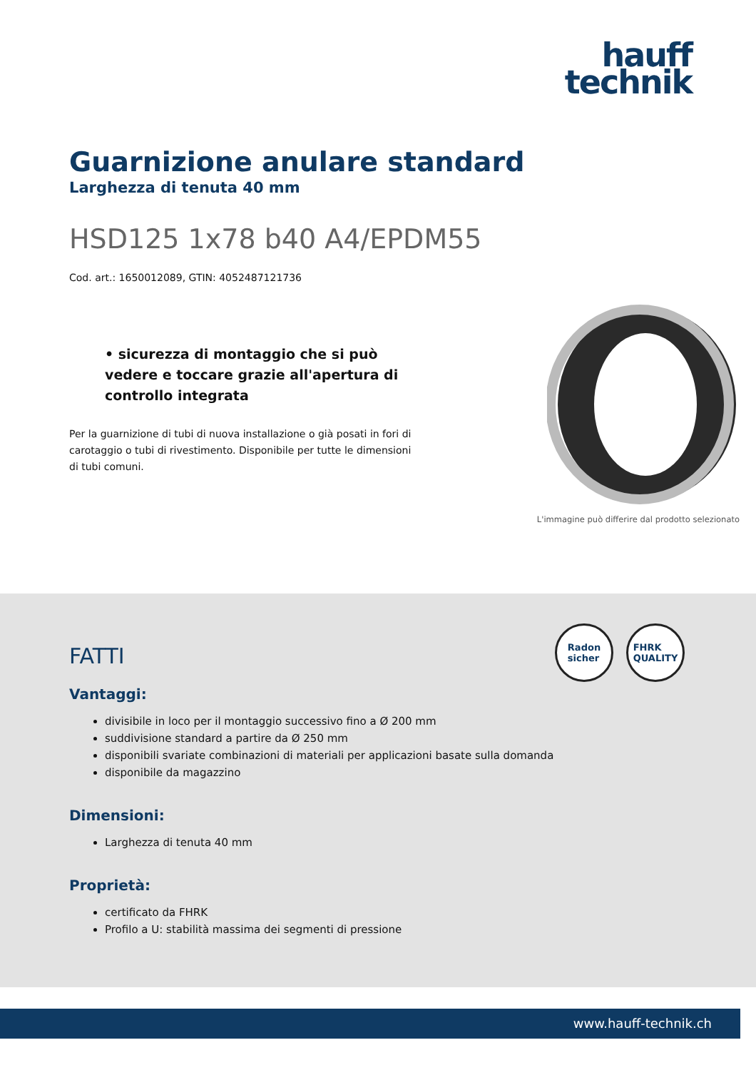hauff
technik
Guarnizione anulare standard
Larghezza di tenuta 40 mm
HSD125 1x78 b40 A4/EPDM55
Cod. art.: 1650012089, GTIN: 4052487121736
• sicurezza di montaggio che si può vedere e toccare grazie all'apertura di controllo integrata
Per la guarnizione di tubi di nuova installazione o già posati in fori di carotaggio o tubi di rivestimento. Disponibile per tutte le dimensioni di tubi comuni.
L'immagine può differire dal prodotto selezionato
Radon
sicher
FHRK
QUALITY
FATTI
Vantaggi:
divisibile in loco per il montaggio successivo fino a Ø 200 mm
suddivisione standard a partire da Ø 250 mm
disponibili svariate combinazioni di materiali per applicazioni basate sulla domanda
disponibile da magazzino
Dimensioni:
Larghezza di tenuta 40 mm
Proprietà:
certificato da FHRK
Profilo a U: stabilità massima dei segmenti di pressione
www.hauff-technik.ch